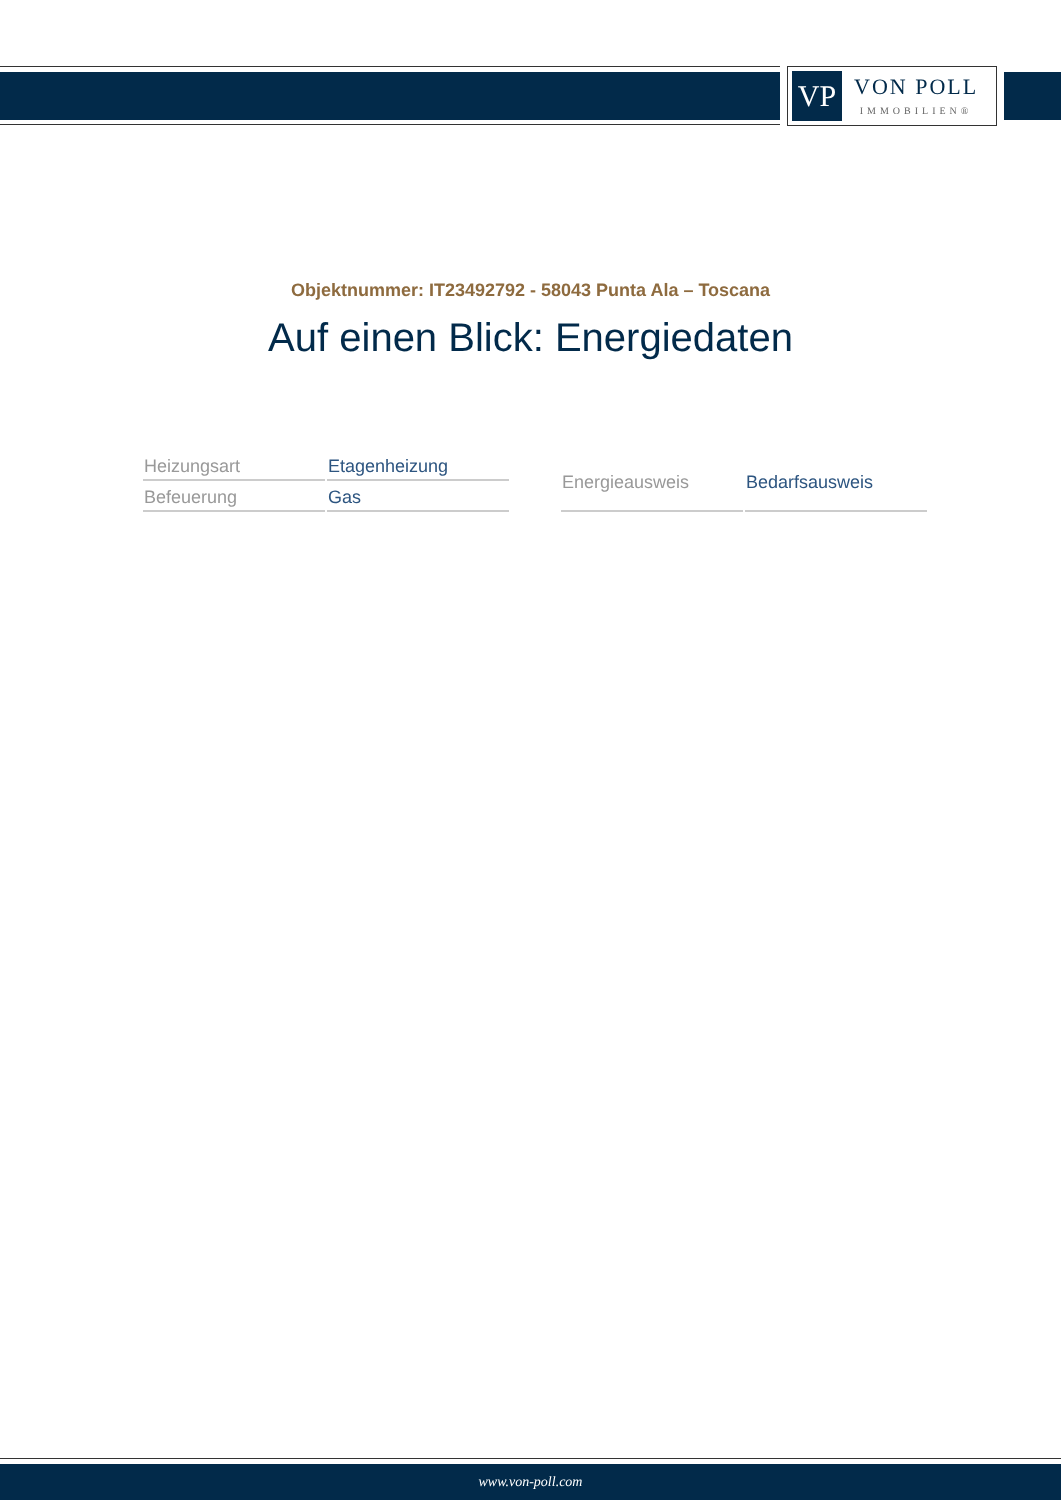VP
VON POLL
IMMOBILIEN®
Objektnummer: IT23492792 - 58043 Punta Ala – Toscana
Auf einen Blick: Energiedaten
| Heizungsart | Etagenheizung |
| Befeuerung | Gas |
| Energieausweis | Bedarfsausweis |
www.von-poll.com